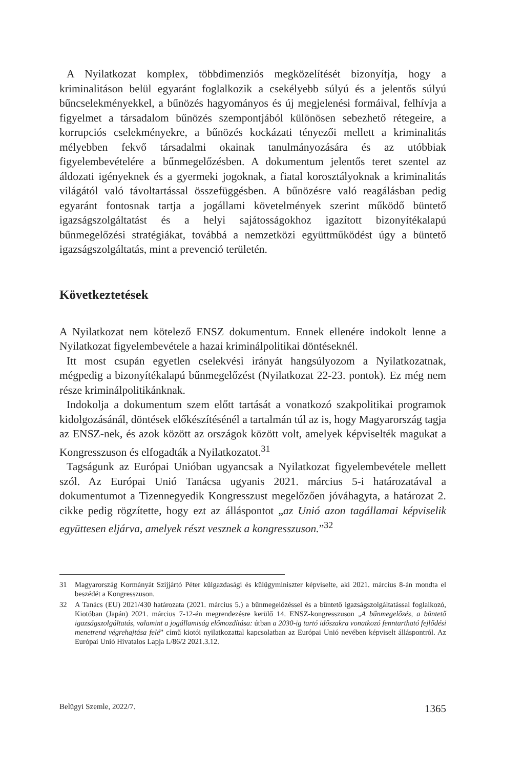A Nyilatkozat komplex, többdimenziós megközelítését bizonyítja, hogy a kriminalitáson belül egyaránt foglalkozik a csekélyebb súlyú és a jelentős súlyú bűncselekményekkel, a bűnözés hagyományos és új megjelenési formáival, felhívja a figyelmet a társadalom bűnözés szempontjából különösen sebezhető rétegeire, a korrupciós cselekményekre, a bűnözés kockázati tényezői mellett a kriminalitás mélyebben fekvő társadalmi okainak tanulmányozására és az utóbbiak figyelembevételére a bűnmegelőzésben. A dokumentum jelentős teret szentel az áldozati igényeknek és a gyermeki jogoknak, a fiatal korosztályoknak a kriminalitás világától való távoltartással összefüggésben. A bűnözésre való reagálásban pedig egyaránt fontosnak tartja a jogállami követelmények szerint működő büntető igazságszolgáltatást és a helyi sajátosságokhoz igazított bizonyítékalapú bűnmegelőzési stratégiákat, továbbá a nemzetközi együttműködést úgy a büntető igazságszolgáltatás, mint a prevenció területén.
Következtetések
A Nyilatkozat nem kötelező ENSZ dokumentum. Ennek ellenére indokolt lenne a Nyilatkozat figyelembevétele a hazai kriminálpolitikai döntéseknél.
Itt most csupán egyetlen cselekvési irányát hangsúlyozom a Nyilatkozatnak, mégpedig a bizonyítékalapú bűnmegelőzést (Nyilatkozat 22-23. pontok). Ez még nem része kriminálpolitikánknak.
Indokolja a dokumentum szem előtt tartását a vonatkozó szakpolitikai programok kidolgozásánál, döntések előkészítésénél a tartalmán túl az is, hogy Magyarország tagja az ENSZ-nek, és azok között az országok között volt, amelyek képviselték magukat a Kongresszuson és elfogadták a Nyilatkozatot.<sup>31</sup>
Tagságunk az Európai Unióban ugyancsak a Nyilatkozat figyelembevétele mellett szól. Az Európai Unió Tanácsa ugyanis 2021. március 5-i határozatával a dokumentumot a Tizennegyedik Kongresszust megelőzően jóváhagyta, a határozat 2. cikke pedig rögzítette, hogy ezt az álláspontot „az Unió azon tagállamai képviselik együttesen eljárva, amelyek részt vesznek a kongresszuson.”<sup>32</sup>
31 Magyarország Kormányát Szijjártó Péter külgazdasági és külügyminiszter képviselte, aki 2021. március 8-án mondta el beszédét a Kongresszuson.
32 A Tanács (EU) 2021/430 határozata (2021. március 5.) a bűnmegelőzéssel és a büntető igazságszolgáltatással foglalkozó, Kiotóban (Japán) 2021. március 7-12-én megrendezésre kerülő 14. ENSZ-kongresszuson „A bűnmegelőzés, a büntető igazságszolgáltatás, valamint a jogállamiság előmozdítása: útban a 2030-ig tartó időszakra vonatkozó fenntartható fejlődési menetrend végrehajtása felé” című kiotói nyilatkozattal kapcsolatban az Európai Unió nevében képviselt álláspontról. Az Európai Unió Hivatalos Lapja L/86/2 2021.3.12.
Belügyi Szemle, 2022/7. 1365